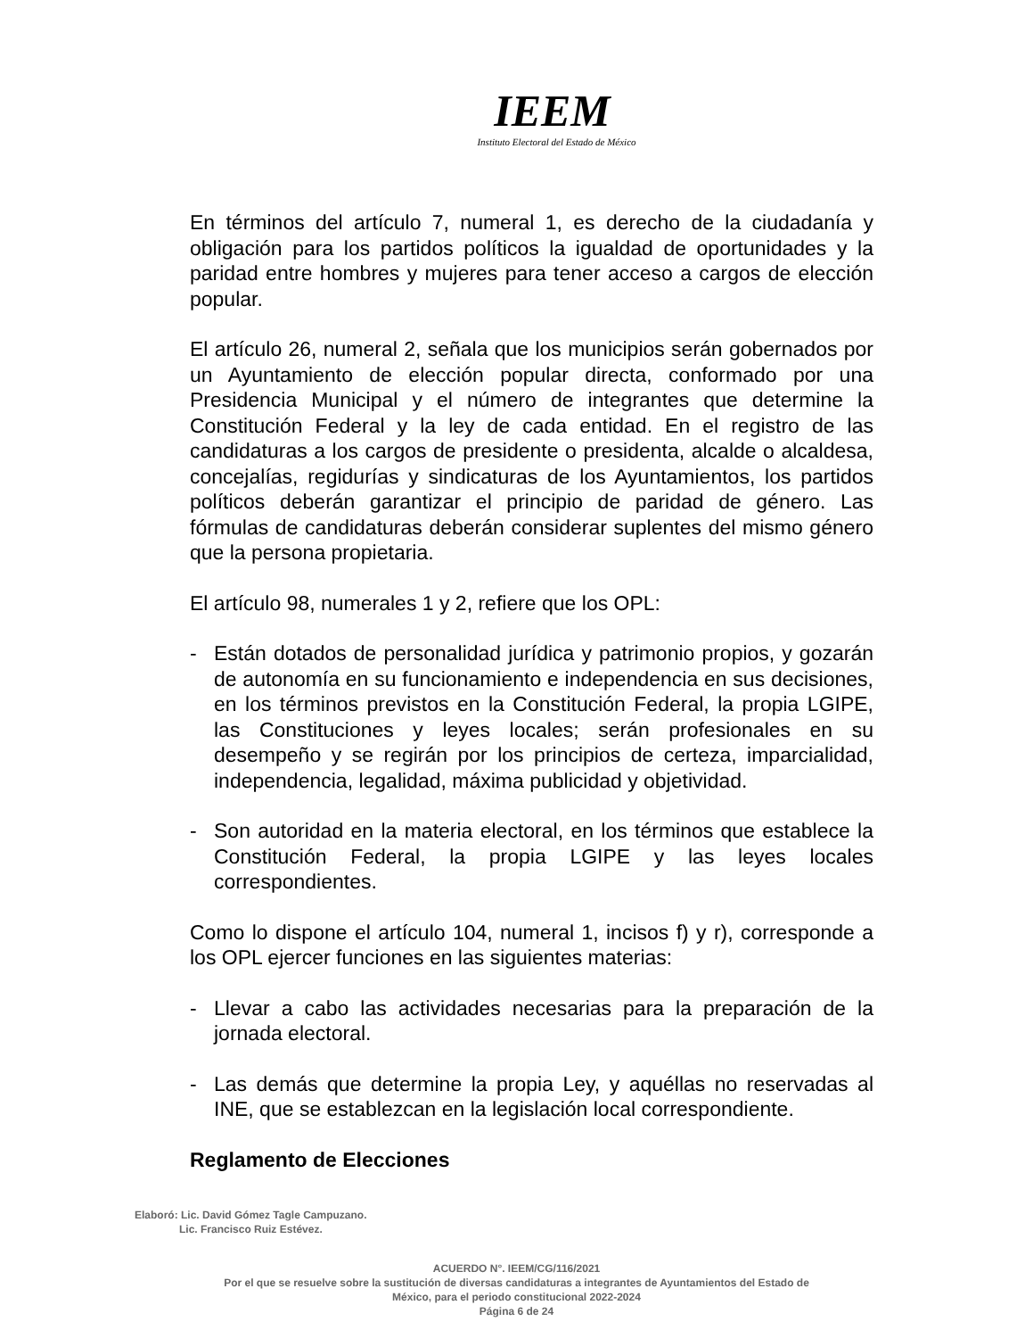IEEM
Instituto Electoral del Estado de México
En términos del artículo 7, numeral 1, es derecho de la ciudadanía y obligación para los partidos políticos la igualdad de oportunidades y la paridad entre hombres y mujeres para tener acceso a cargos de elección popular.
El artículo 26, numeral 2, señala que los municipios serán gobernados por un Ayuntamiento de elección popular directa, conformado por una Presidencia Municipal y el número de integrantes que determine la Constitución Federal y la ley de cada entidad. En el registro de las candidaturas a los cargos de presidente o presidenta, alcalde o alcaldesa, concejalías, regidurías y sindicaturas de los Ayuntamientos, los partidos políticos deberán garantizar el principio de paridad de género. Las fórmulas de candidaturas deberán considerar suplentes del mismo género que la persona propietaria.
El artículo 98, numerales 1 y 2, refiere que los OPL:
- Están dotados de personalidad jurídica y patrimonio propios, y gozarán de autonomía en su funcionamiento e independencia en sus decisiones, en los términos previstos en la Constitución Federal, la propia LGIPE, las Constituciones y leyes locales; serán profesionales en su desempeño y se regirán por los principios de certeza, imparcialidad, independencia, legalidad, máxima publicidad y objetividad.
- Son autoridad en la materia electoral, en los términos que establece la Constitución Federal, la propia LGIPE y las leyes locales correspondientes.
Como lo dispone el artículo 104, numeral 1, incisos f) y r), corresponde a los OPL ejercer funciones en las siguientes materias:
- Llevar a cabo las actividades necesarias para la preparación de la jornada electoral.
- Las demás que determine la propia Ley, y aquéllas no reservadas al INE, que se establezcan en la legislación local correspondiente.
Reglamento de Elecciones
Elaboró: Lic. David Gómez Tagle Campuzano.
Lic. Francisco Ruiz Estévez.
ACUERDO N°. IEEM/CG/116/2021
Por el que se resuelve sobre la sustitución de diversas candidaturas a integrantes de Ayuntamientos del Estado de
México, para el periodo constitucional 2022-2024
Página 6 de 24